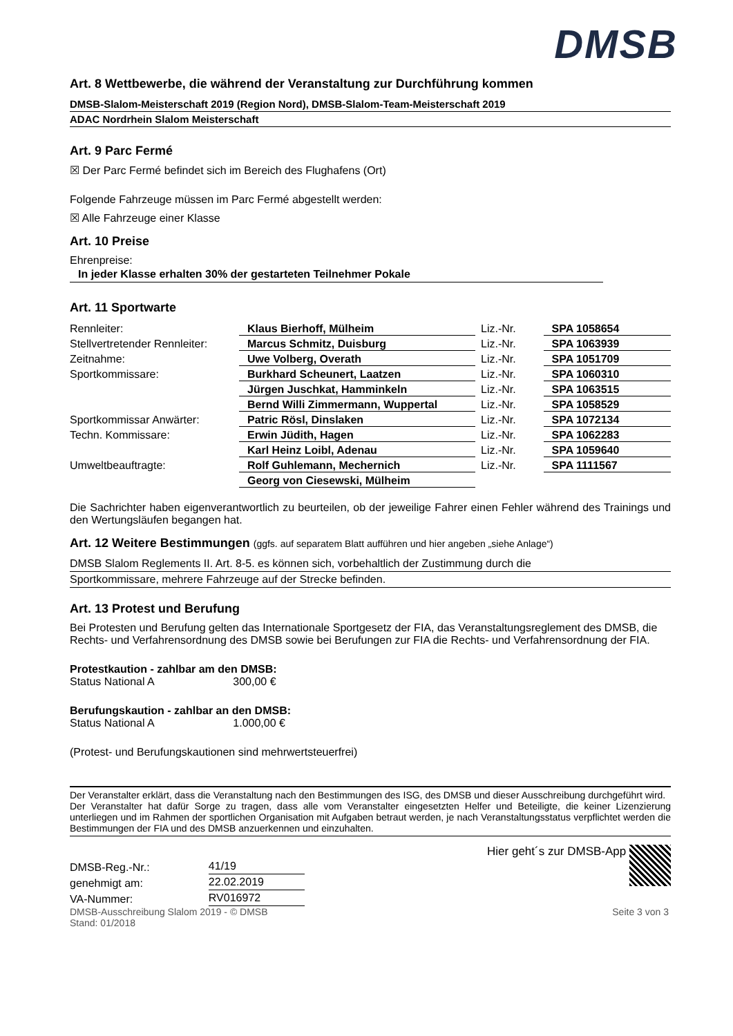DMSB
Art. 8 Wettbewerbe, die während der Veranstaltung zur Durchführung kommen
DMSB-Slalom-Meisterschaft 2019 (Region Nord), DMSB-Slalom-Team-Meisterschaft 2019
ADAC Nordrhein Slalom Meisterschaft
Art. 9 Parc Fermé
☒ Der Parc Fermé befindet sich im Bereich des Flughafens (Ort)
Folgende Fahrzeuge müssen im Parc Fermé abgestellt werden:
☒ Alle Fahrzeuge einer Klasse
Art. 10 Preise
Ehrenpreise: In jeder Klasse erhalten 30% der gestarteten Teilnehmer Pokale
Art. 11 Sportwarte
| Rennleiter: | Klaus Bierhoff, Mülheim | Liz.-Nr. | SPA 1058654 |
| Stellvertretender Rennleiter: | Marcus Schmitz, Duisburg | Liz.-Nr. | SPA 1063939 |
| Zeitnahme: | Uwe Volberg, Overath | Liz.-Nr. | SPA 1051709 |
| Sportkommissare: | Burkhard Scheunert, Laatzen | Liz.-Nr. | SPA 1060310 |
| | Jürgen Juschkat, Hamminkeln | Liz.-Nr. | SPA 1063515 |
| | Bernd Willi Zimmermann, Wuppertal | Liz.-Nr. | SPA 1058529 |
| Sportkommissar Anwärter: | Patric Rösl, Dinslaken | Liz.-Nr. | SPA 1072134 |
| Techn. Kommissare: | Erwin Jüdith, Hagen | Liz.-Nr. | SPA 1062283 |
| | Karl Heinz Loibl, Adenau | Liz.-Nr. | SPA 1059640 |
| Umweltbeauftragte: | Rolf Guhlemann, Mechernich | Liz.-Nr. | SPA 1111567 |
| | Georg von Ciesewski, Mülheim | | |
Die Sachrichter haben eigenverantwortlich zu beurteilen, ob der jeweilige Fahrer einen Fehler während des Trainings und den Wertungsläufen begangen hat.
Art. 12 Weitere Bestimmungen (ggfs. auf separatem Blatt aufführen und hier angeben „siehe Anlage“)
DMSB Slalom Reglements II. Art. 8-5. es können sich, vorbehaltlich der Zustimmung durch die
Sportkommissare, mehrere Fahrzeuge auf der Strecke befinden.
Art. 13 Protest und Berufung
Bei Protesten und Berufung gelten das Internationale Sportgesetz der FIA, das Veranstaltungsreglement des DMSB, die Rechts- und Verfahrensordnung des DMSB sowie bei Berufungen zur FIA die Rechts- und Verfahrensordnung der FIA.
Protestkaution - zahlbar am den DMSB:
Status National A 300,00 €
Berufungskaution - zahlbar an den DMSB:
Status National A 1.000,00 €
(Protest- und Berufungskautionen sind mehrwertsteuerfrei)
Der Veranstalter erklärt, dass die Veranstaltung nach den Bestimmungen des ISG, des DMSB und dieser Ausschreibung durchgeführt wird.
Der Veranstalter hat dafür Sorge zu tragen, dass alle vom Veranstalter eingesetzten Helfer und Beteiligte, die keiner Lizenzierung unterliegen und im Rahmen der sportlichen Organisation mit Aufgaben betraut werden, je nach Veranstaltungsstatus verpflichtet werden die Bestimmungen der FIA und des DMSB anzuerkennen und einzuhalten.
| DMSB-Reg.-Nr.: | 41/19 |
| genehmigt am: | 22.02.2019 |
| VA-Nummer: | RV016972 |
Hier geht´s zur DMSB-App
DMSB-Ausschreibung Slalom 2019 - © DMSB
Stand: 01/2018 Seite 3 von 3